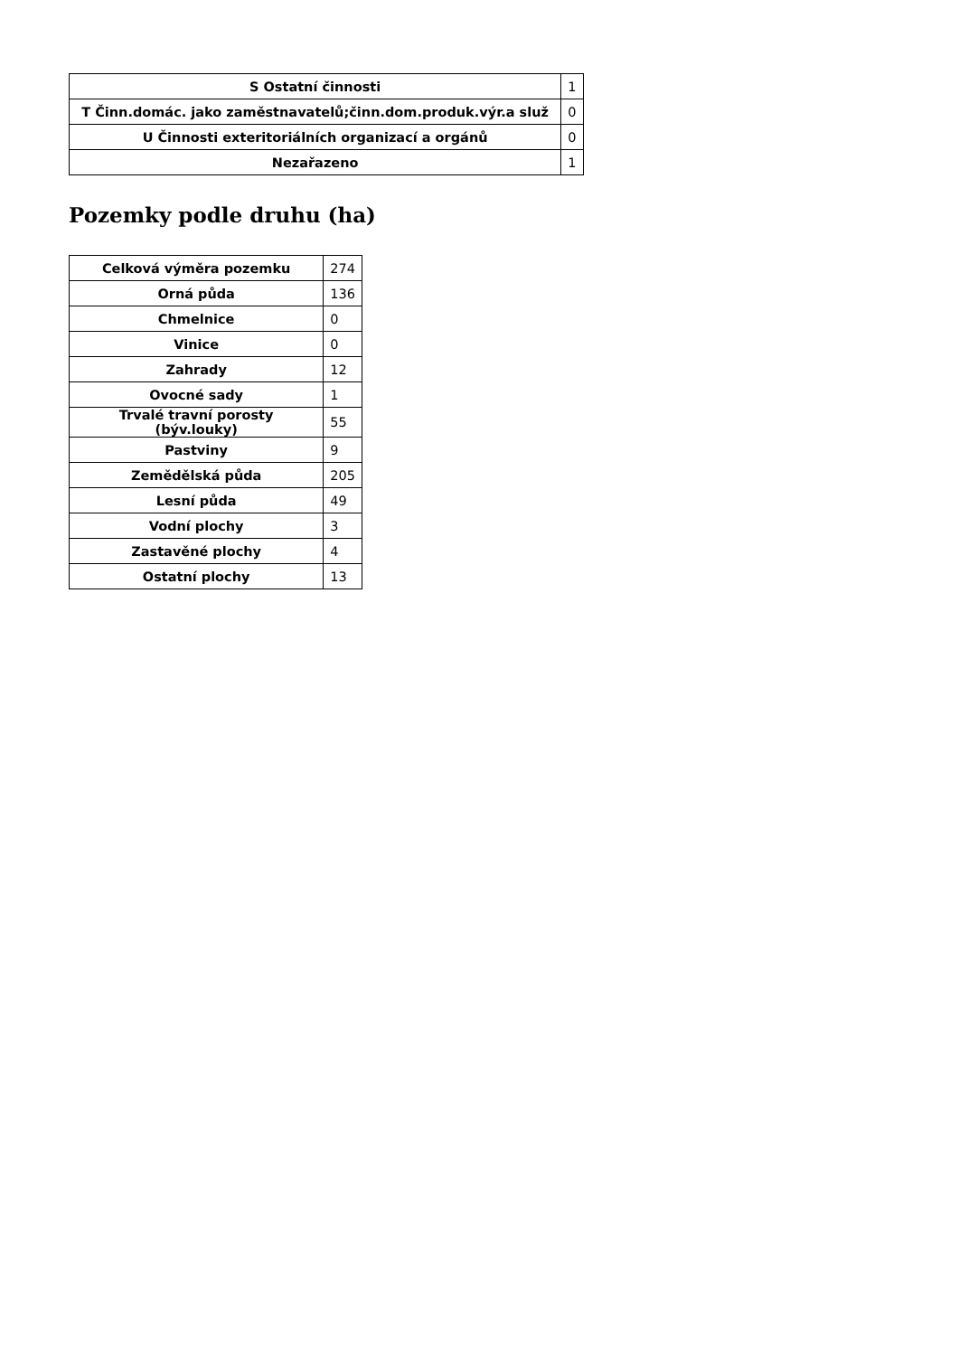| S Ostatní činnosti | 1 |
| T Činn.domác. jako zaměstnavatelů;činn.dom.produk.výr.a služ | 0 |
| U Činnosti exteritoriálních organizací a orgánů | 0 |
| Nezařazeno | 1 |
Pozemky podle druhu (ha)
| Celková výměra pozemku | 274 |
| Orná půda | 136 |
| Chmelnice | 0 |
| Vinice | 0 |
| Zahrady | 12 |
| Ovocné sady | 1 |
| Trvalé travní porosty (býv.louky) | 55 |
| Pastviny | 9 |
| Zemědělská půda | 205 |
| Lesní půda | 49 |
| Vodní plochy | 3 |
| Zastavěné plochy | 4 |
| Ostatní plochy | 13 |